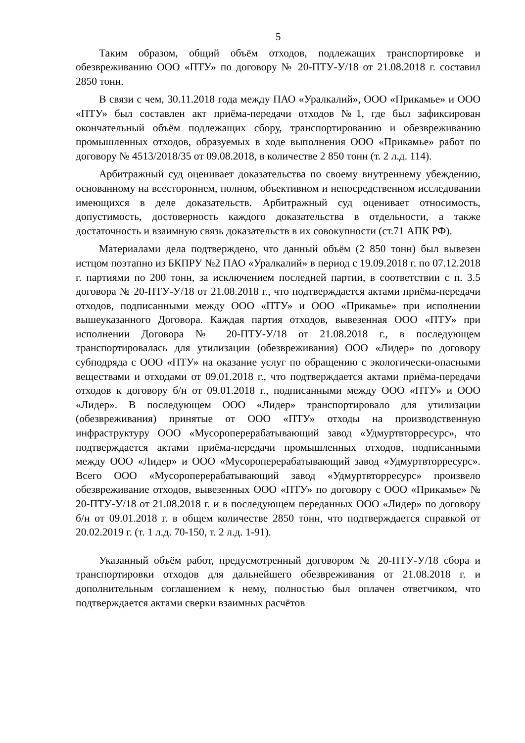5
Таким образом, общий объём отходов, подлежащих транспортировке и обезвреживанию ООО «ПТУ» по договору № 20-ПТУ-У/18 от 21.08.2018 г. составил 2850 тонн.
В связи с чем, 30.11.2018 года между ПАО «Уралкалий», ООО «Прикамье» и ООО «ПТУ» был составлен акт приёма-передачи отходов №1, где был зафиксирован окончательный объём подлежащих сбору, транспортированию и обезвреживанию промышленных отходов, образуемых в ходе выполнения ООО «Прикамье» работ по договору № 4513/2018/35 от 09.08.2018, в количестве 2 850 тонн (т. 2 л.д. 114).
Арбитражный суд оценивает доказательства по своему внутреннему убеждению, основанному на всестороннем, полном, объективном и непосредственном исследовании имеющихся в деле доказательств. Арбитражный суд оценивает относимость, допустимость, достоверность каждого доказательства в отдельности, а также достаточность и взаимную связь доказательств в их совокупности (ст.71 АПК РФ).
Материалами дела подтверждено, что данный объём (2 850 тонн) был вывезен истцом поэтапно из БКПРУ №2 ПАО «Уралкалий» в период с 19.09.2018 г. по 07.12.2018 г. партиями по 200 тонн, за исключением последней партии, в соответствии с п. 3.5 договора № 20-ПТУ-У/18 от 21.08.2018 г., что подтверждается актами приёма-передачи отходов, подписанными между ООО «ПТУ» и ООО «Прикамье» при исполнении вышеуказанного Договора. Каждая партия отходов, вывезенная ООО «ПТУ» при исполнении Договора № 20-ПТУ-У/18 от 21.08.2018 г., в последующем транспортировалась для утилизации (обезвреживания) ООО «Лидер» по договору субподряда с ООО «ПТУ» на оказание услуг по обращению с экологически-опасными веществами и отходами от 09.01.2018 г., что подтверждается актами приёма-передачи отходов к договору б/н от 09.01.2018 г., подписанными между ООО «ПТУ» и ООО «Лидер». В последующем ООО «Лидер» транспортировало для утилизации (обезвреживания) принятые от ООО «ПТУ» отходы на производственную инфраструктуру ООО «Мусороперерабатывающий завод «Удмуртвторресурс», что подтверждается актами приёма-передачи промышленных отходов, подписанными между ООО «Лидер» и ООО «Мусороперерабатывающий завод «Удмуртвторресурс». Всего ООО «Мусороперерабатывающий завод «Удмуртвторресурс» произвело обезвреживание отходов, вывезенных ООО «ПТУ» по договору с ООО «Прикамье» № 20-ПТУ-У/18 от 21.08.2018 г. и в последующем переданных ООО «Лидер» по договору б/н от 09.01.2018 г. в общем количестве 2850 тонн, что подтверждается справкой от 20.02.2019 г. (т. 1 л.д. 70-150, т. 2 л.д. 1-91).
Указанный объём работ, предусмотренный договором № 20-ПТУ-У/18 сбора и транспортировки отходов для дальнейшего обезвреживания от 21.08.2018 г. и дополнительным соглашением к нему, полностью был оплачен ответчиком, что подтверждается актами сверки взаимных расчётов